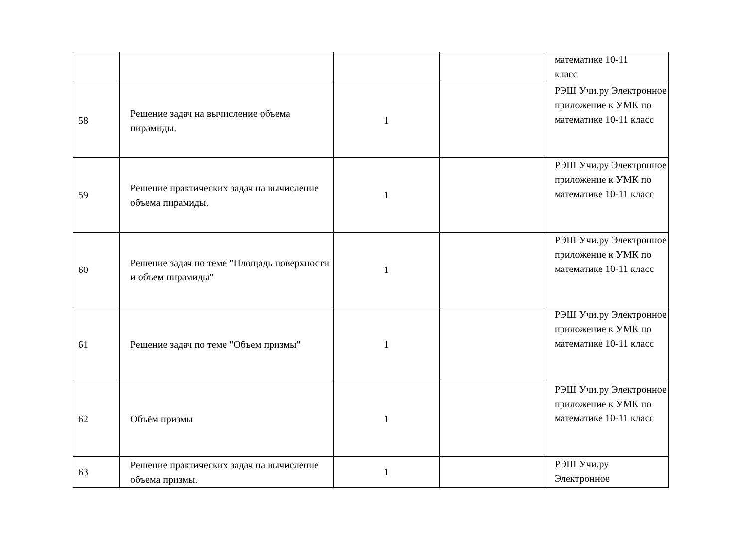| | | | | математике 10-11 класс |
| 58 | Решение задач на вычисление объема пирамиды. | 1 | | РЭШ Учи.ру Электронное приложение к УМК по математике 10-11 класс |
| 59 | Решение практических задач на вычисление объема пирамиды. | 1 | | РЭШ Учи.ру Электронное приложение к УМК по математике 10-11 класс |
| 60 | Решение задач по теме "Площадь поверхности и объем пирамиды" | 1 | | РЭШ Учи.ру Электронное приложение к УМК по математике 10-11 класс |
| 61 | Решение задач по теме "Объем призмы" | 1 | | РЭШ Учи.ру Электронное приложение к УМК по математике 10-11 класс |
| 62 | Объём призмы | 1 | | РЭШ Учи.ру Электронное приложение к УМК по математике 10-11 класс |
| 63 | Решение практических задач на вычисление объема призмы. | 1 | | РЭШ Учи.ру Электронное |